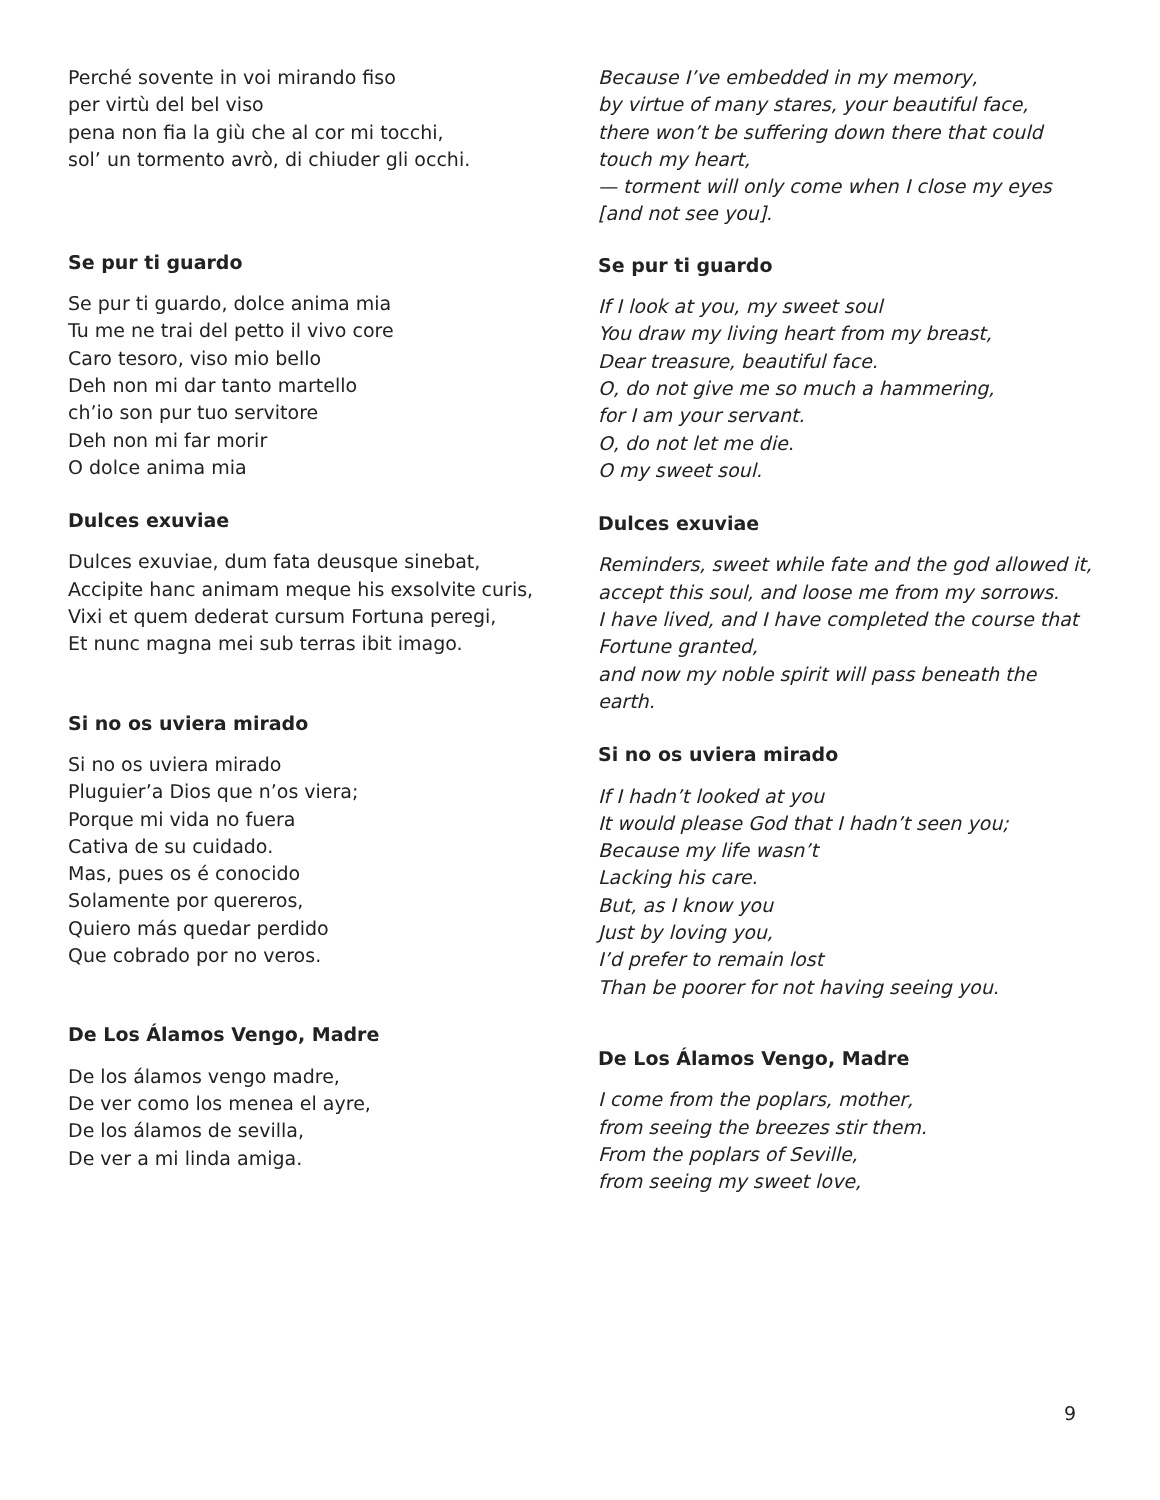Perché sovente in voi mirando fiso
per virtù del bel viso
pena non fia la giù che al cor mi tocchi,
sol’ un tormento avrò, di chiuder gli occhi.
Because I’ve embedded in my memory,
by virtue of many stares, your beautiful face,
there won’t be suffering down there that could touch my heart,
— torment will only come when I close my eyes [and not see you].
Se pur ti guardo
Se pur ti guardo, dolce anima mia
Tu me ne trai del petto il vivo core
Caro tesoro, viso mio bello
Deh non mi dar tanto martello
ch’io son pur tuo servitore
Deh non mi far morir
O dolce anima mia
Dulces exuviae
Dulces exuviae, dum fata deusque sinebat,
Accipite hanc animam meque his exsolvite curis,
Vixi et quem dederat cursum Fortuna peregi,
Et nunc magna mei sub terras ibit imago.
Si no os uviera mirado
Si no os uviera mirado
Pluguier’a Dios que n’os viera;
Porque mi vida no fuera
Cativa de su cuidado.
Mas, pues os é conocido
Solamente por quereros,
Quiero más quedar perdido
Que cobrado por no veros.
De Los Álamos Vengo, Madre
De los álamos vengo madre,
De ver como los menea el ayre,
De los álamos de sevilla,
De ver a mi linda amiga.
Se pur ti guardo
If I look at you, my sweet soul
You draw my living heart from my breast,
Dear treasure, beautiful face.
O, do not give me so much a hammering,
for I am your servant.
O, do not let me die.
O my sweet soul.
Dulces exuviae
Reminders, sweet while fate and the god allowed it,
accept this soul, and loose me from my sorrows.
I have lived, and I have completed the course that Fortune granted,
and now my noble spirit will pass beneath the earth.
Si no os uviera mirado
If I hadn’t looked at you
It would please God that I hadn’t seen you;
Because my life wasn’t
Lacking his care.
But, as I know you
Just by loving you,
I’d prefer to remain lost
Than be poorer for not having seeing you.
De Los Álamos Vengo, Madre
I come from the poplars, mother,
from seeing the breezes stir them.
From the poplars of Seville,
from seeing my sweet love,
9